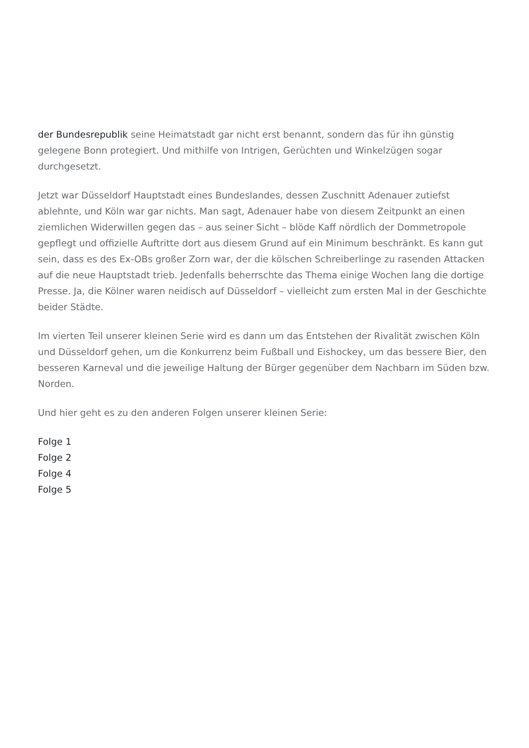der Bundesrepublik seine Heimatstadt gar nicht erst benannt, sondern das für ihn günstig gelegene Bonn protegiert. Und mithilfe von Intrigen, Gerüchten und Winkelzügen sogar durchgesetzt.
Jetzt war Düsseldorf Hauptstadt eines Bundeslandes, dessen Zuschnitt Adenauer zutiefst ablehnte, und Köln war gar nichts. Man sagt, Adenauer habe von diesem Zeitpunkt an einen ziemlichen Widerwillen gegen das – aus seiner Sicht – blöde Kaff nördlich der Dommetropole gepflegt und offizielle Auftritte dort aus diesem Grund auf ein Minimum beschränkt. Es kann gut sein, dass es des Ex-OBs großer Zorn war, der die kölschen Schreiberlinge zu rasenden Attacken auf die neue Hauptstadt trieb. Jedenfalls beherrschte das Thema einige Wochen lang die dortige Presse. Ja, die Kölner waren neidisch auf Düsseldorf – vielleicht zum ersten Mal in der Geschichte beider Städte.
Im vierten Teil unserer kleinen Serie wird es dann um das Entstehen der Rivalität zwischen Köln und Düsseldorf gehen, um die Konkurrenz beim Fußball und Eishockey, um das bessere Bier, den besseren Karneval und die jeweilige Haltung der Bürger gegenüber dem Nachbarn im Süden bzw. Norden.
Und hier geht es zu den anderen Folgen unserer kleinen Serie:
Folge 1
Folge 2
Folge 4
Folge 5